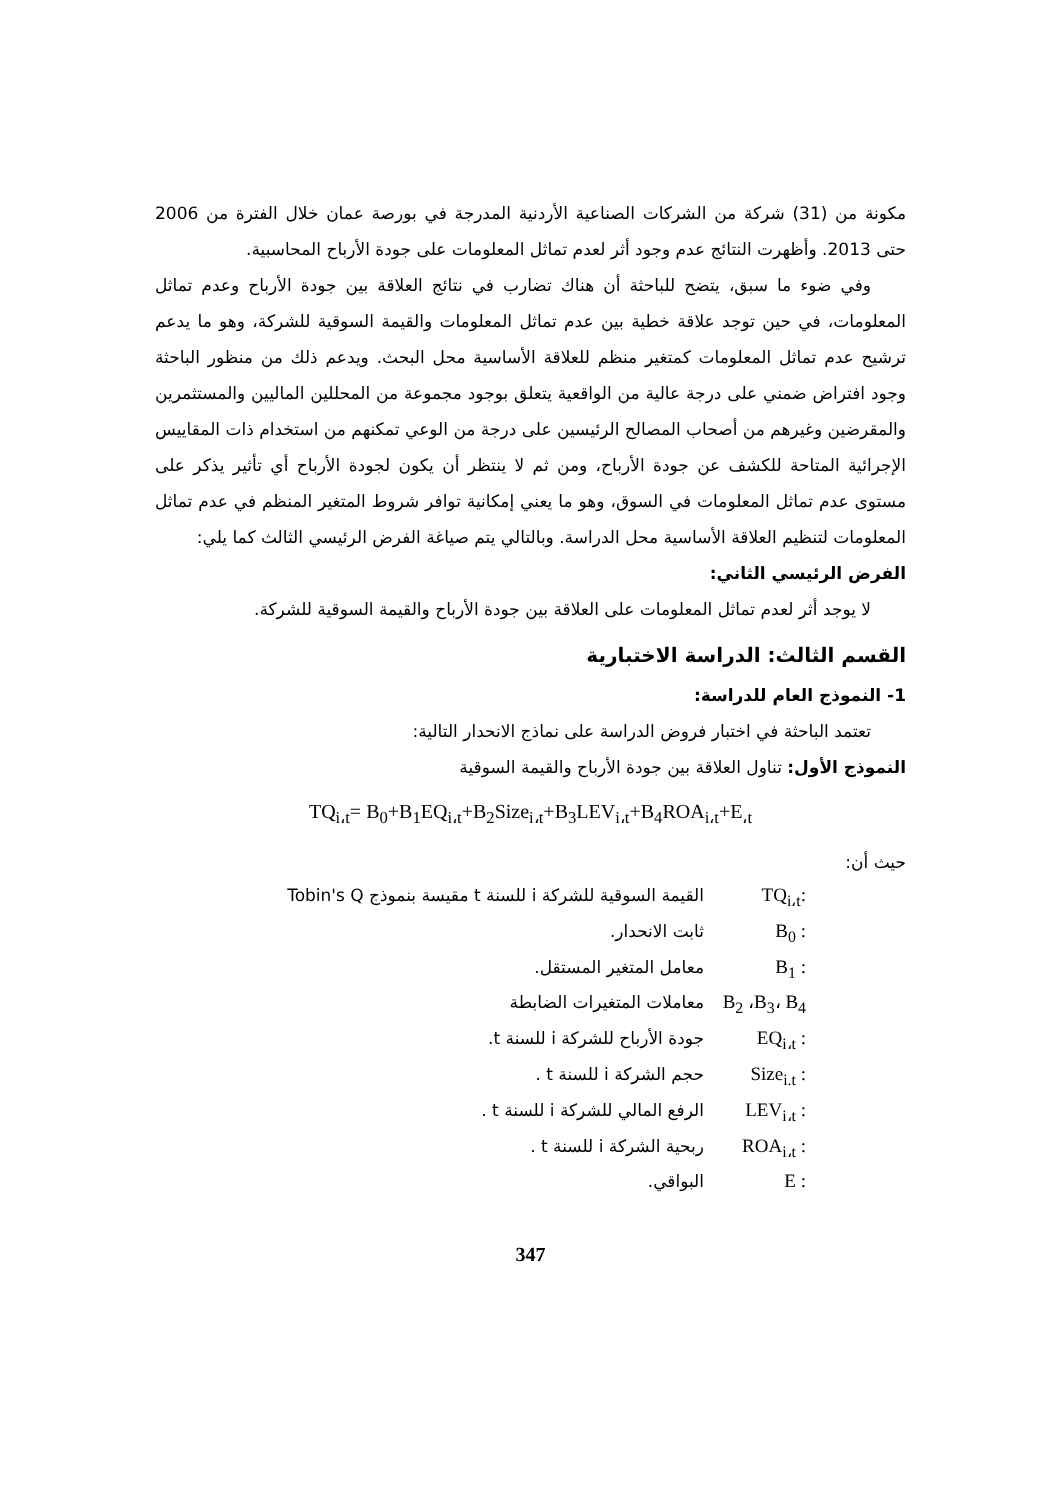مكونة من (31) شركة من الشركات الصناعية الأردنية المدرجة في بورصة عمان خلال الفترة من 2006 حتى 2013. وأظهرت النتائج عدم وجود أثر لعدم تماثل المعلومات على جودة الأرباح المحاسبية.
وفي ضوء ما سبق، يتضح للباحثة أن هناك تضارب في نتائج العلاقة بين جودة الأرباح وعدم تماثل المعلومات، في حين توجد علاقة خطية بين عدم تماثل المعلومات والقيمة السوقية للشركة، وهو ما يدعم ترشيح عدم تماثل المعلومات كمتغير منظم للعلاقة الأساسية محل البحث. ويدعم ذلك من منظور الباحثة وجود افتراض ضمني على درجة عالية من الواقعية يتعلق بوجود مجموعة من المحللين الماليين والمستثمرين والمقرضين وغيرهم من أصحاب المصالح الرئيسين على درجة من الوعي تمكنهم من استخدام ذات المقاييس الإجرائية المتاحة للكشف عن جودة الأرباح، ومن ثم لا ينتظر أن يكون لجودة الأرباح أي تأثير يذكر على مستوى عدم تماثل المعلومات في السوق، وهو ما يعني إمكانية توافر شروط المتغير المنظم في عدم تماثل المعلومات لتنظيم العلاقة الأساسية محل الدراسة. وبالتالي يتم صياغة الفرض الرئيسي الثالث كما يلي:
الفرض الرئيسي الثاني:
لا يوجد أثر لعدم تماثل المعلومات على العلاقة بين جودة الأرباح والقيمة السوقية للشركة.
القسم الثالث: الدراسة الاختبارية
1- النموذج العام للدراسة:
تعتمد الباحثة في اختبار فروض الدراسة على نماذج الانحدار التالية:
النموذج الأول: تناول العلاقة بين جودة الأرباح والقيمة السوقية
TQ<sub>i،t</sub>= B<sub>0</sub>+B<sub>1</sub>EQ<sub>i،t</sub>+B<sub>2</sub>Size<sub>i،t</sub>+B<sub>3</sub>LEV<sub>i،t</sub>+B<sub>4</sub>ROA<sub>i،t</sub>+E<sub>،t</sub>
حيث أن:
TQ<sub>i،t</sub>: القيمة السوقية للشركة i للسنة t مقيسة بنموذج Tobin's Q
B<sub>0</sub> : ثابت الانحدار.
B<sub>1</sub> : معامل المتغير المستقل.
B<sub>2</sub> ،B<sub>3</sub>، B<sub>4</sub> معاملات المتغيرات الضابطة
EQ<sub>i،t</sub> : جودة الأرباح للشركة i للسنة t.
Size<sub>i.t</sub> : حجم الشركة i للسنة t .
LEV<sub>i،t</sub> : الرفع المالي للشركة i للسنة t .
ROA<sub>i،t</sub> : ربحية الشركة i للسنة t .
E : البواقي.
347